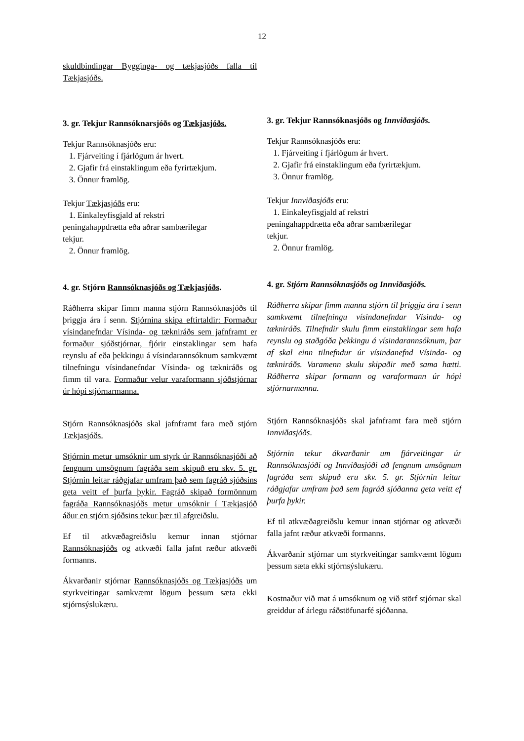12
skuldbindingar Bygginga- og tækjasjóðs falla til Tækjasjóðs.
3. gr. Tekjur Rannsóknarsjóðs og Tækjasjóðs.
Tekjur Rannsóknasjóðs eru:
1. Fjárveiting í fjárlögum ár hvert.
2. Gjafir frá einstaklingum eða fyrirtækjum.
3. Önnur framlög.
Tekjur Tækjasjóðs eru:
1. Einkaleyfisgjald af rekstri
peningahappdrætta eða aðrar sambærilegar
tekjur.
2. Önnur framlög.
4. gr. Stjórn Rannsóknasjóðs og Tækjasjóðs.
Ráðherra skipar fimm manna stjórn Rannsóknasjóðs til þriggja ára í senn. Stjórnina skipa eftirtaldir: Formaður vísindanefndar Vísinda- og tækniráðs sem jafnframt er formaður sjóðstjórnar, fjórir einstaklingar sem hafa reynslu af eða þekkingu á vísindarannsóknum samkvæmt tilnefningu vísindanefndar Vísinda- og tækniráðs og fimm til vara. Formaður velur varaformann sjóðstjórnar úr hópi stjórnarmanna.
Stjórn Rannsóknasjóðs skal jafnframt fara með stjórn Tækjasjóðs.
Stjórnin metur umsóknir um styrk úr Rannsóknasjóði að fengnum umsögnum fagráða sem skipuð eru skv. 5. gr. Stjórnin leitar ráðgjafar umfram það sem fagráð sjóðsins geta veitt ef þurfa þykir. Fagráð skipað formönnum fagráða Rannsóknasjóðs metur umsóknir í Tækjasjóð áður en stjórn sjóðsins tekur þær til afgreiðslu.
Ef til atkvæðagreiðslu kemur innan stjórnar Rannsóknasjóðs og atkvæði falla jafnt ræður atkvæði formanns.
Ákvarðanir stjórnar Rannsóknasjóðs og Tækjasjóðs um styrkveitingar samkvæmt lögum þessum sæta ekki stjórnsýslukæru.
3. gr. Tekjur Rannsóknasjóðs og Innviðasjóðs.
Tekjur Rannsóknasjóðs eru:
1. Fjárveiting í fjárlögum ár hvert.
2. Gjafir frá einstaklingum eða fyrirtækjum.
3. Önnur framlög.
Tekjur Innviðasjóðs eru:
1. Einkaleyfisgjald af rekstri
peningahappdrætta eða aðrar sambærilegar
tekjur.
2. Önnur framlög.
4. gr. Stjórn Rannsóknasjóðs og Innviðasjóðs.
Ráðherra skipar fimm manna stjórn til þriggja ára í senn samkvæmt tilnefningu vísindanefndar Vísinda- og tækniráðs. Tilnefndir skulu fimm einstaklingar sem hafa reynslu og staðgóða þekkingu á vísindarannsóknum, þar af skal einn tilnefndur úr vísindanefnd Vísinda- og tækniráðs. Varamenn skulu skipaðir með sama hætti. Ráðherra skipar formann og varaformann úr hópi stjórnarmanna.
Stjórn Rannsóknasjóðs skal jafnframt fara með stjórn Innviðasjóðs.
Stjórnin tekur ákvarðanir um fjárveitingar úr Rannsóknasjóði og Innviðasjóði að fengnum umsögnum fagráða sem skipuð eru skv. 5. gr. Stjórnin leitar ráðgjafar umfram það sem fagráð sjóðanna geta veitt ef þurfa þykir.
Ef til atkvæðagreiðslu kemur innan stjórnar og atkvæði falla jafnt ræður atkvæði formanns.
Ákvarðanir stjórnar um styrkveitingar samkvæmt lögum þessum sæta ekki stjórnsýslukæru.
Kostnaður við mat á umsóknum og við störf stjórnar skal greiddur af árlegu ráðstöfunarfé sjóðanna.